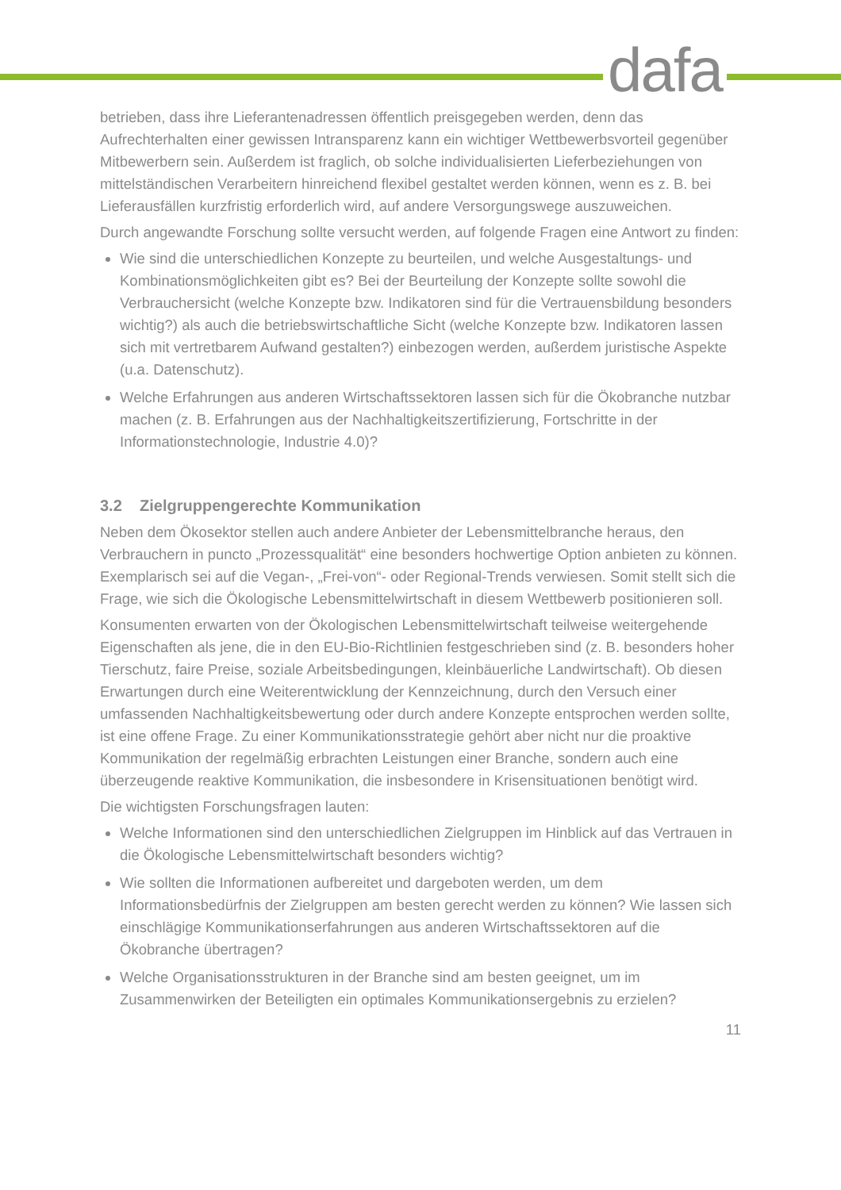dafa
betrieben, dass ihre Lieferantenadressen öffentlich preisgegeben werden, denn das Aufrechterhalten einer gewissen Intransparenz kann ein wichtiger Wettbewerbsvorteil gegenüber Mitbewerbern sein. Außerdem ist fraglich, ob solche individualisierten Lieferbeziehungen von mittelständischen Verarbeitern hinreichend flexibel gestaltet werden können, wenn es z. B. bei Lieferausfällen kurzfristig erforderlich wird, auf andere Versorgungswege auszuweichen.
Durch angewandte Forschung sollte versucht werden, auf folgende Fragen eine Antwort zu finden:
Wie sind die unterschiedlichen Konzepte zu beurteilen, und welche Ausgestaltungs- und Kombinationsmöglichkeiten gibt es? Bei der Beurteilung der Konzepte sollte sowohl die Verbrauchersicht (welche Konzepte bzw. Indikatoren sind für die Vertrauensbildung besonders wichtig?) als auch die betriebswirtschaftliche Sicht (welche Konzepte bzw. Indikatoren lassen sich mit vertretbarem Aufwand gestalten?) einbezogen werden, außerdem juristische Aspekte (u.a. Datenschutz).
Welche Erfahrungen aus anderen Wirtschaftssektoren lassen sich für die Ökobranche nutzbar machen (z. B. Erfahrungen aus der Nachhaltigkeitszertifizierung, Fortschritte in der Informationstechnologie, Industrie 4.0)?
3.2 Zielgruppengerechte Kommunikation
Neben dem Ökosektor stellen auch andere Anbieter der Lebensmittelbranche heraus, den Verbrauchern in puncto „Prozessqualität“ eine besonders hochwertige Option anbieten zu können. Exemplarisch sei auf die Vegan-, „Frei-von“- oder Regional-Trends verwiesen. Somit stellt sich die Frage, wie sich die Ökologische Lebensmittelwirtschaft in diesem Wettbewerb positionieren soll.
Konsumenten erwarten von der Ökologischen Lebensmittelwirtschaft teilweise weitergehende Eigenschaften als jene, die in den EU-Bio-Richtlinien festgeschrieben sind (z. B. besonders hoher Tierschutz, faire Preise, soziale Arbeitsbedingungen, kleinbäuerliche Landwirtschaft). Ob diesen Erwartungen durch eine Weiterentwicklung der Kennzeichnung, durch den Versuch einer umfassenden Nachhaltigkeitsbewertung oder durch andere Konzepte entsprochen werden sollte, ist eine offene Frage. Zu einer Kommunikationsstrategie gehört aber nicht nur die proaktive Kommunikation der regelmäßig erbrachten Leistungen einer Branche, sondern auch eine überzeugende reaktive Kommunikation, die insbesondere in Krisensituationen benötigt wird.
Die wichtigsten Forschungsfragen lauten:
Welche Informationen sind den unterschiedlichen Zielgruppen im Hinblick auf das Vertrauen in die Ökologische Lebensmittelwirtschaft besonders wichtig?
Wie sollten die Informationen aufbereitet und dargeboten werden, um dem Informationsbedürfnis der Zielgruppen am besten gerecht werden zu können? Wie lassen sich einschlägige Kommunikationserfahrungen aus anderen Wirtschaftssektoren auf die Ökobranche übertragen?
Welche Organisationsstrukturen in der Branche sind am besten geeignet, um im Zusammenwirken der Beteiligten ein optimales Kommunikationsergebnis zu erzielen?
11